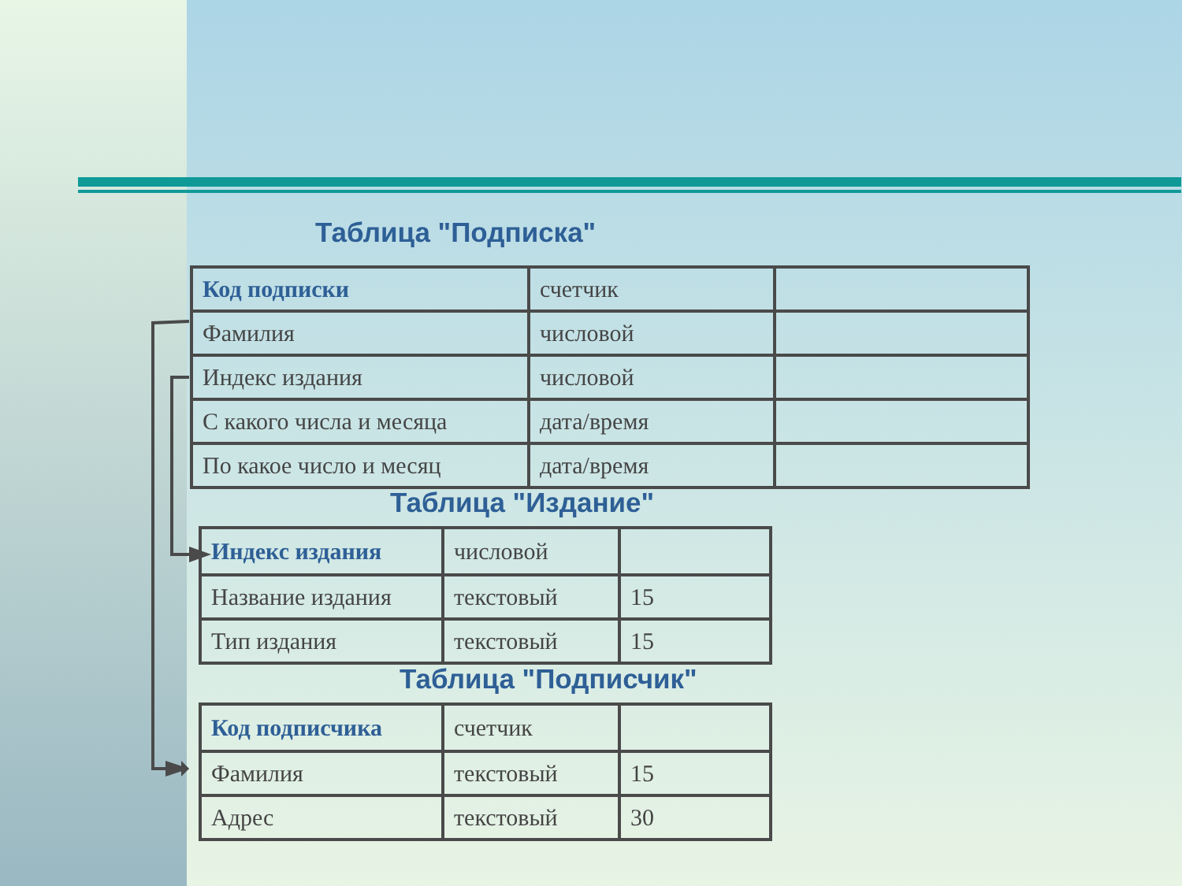Таблица "Подписка"
| Код подписки | счетчик | |
| Фамилия | числовой | |
| Индекс издания | числовой | |
| С какого числа и месяца | дата/время | |
| По какое число и месяц | дата/время | |
Таблица "Издание"
| Индекс издания | числовой | |
| Название издания | текстовый | 15 |
| Тип издания | текстовый | 15 |
Таблица "Подписчик"
| Код подписчика | счетчик | |
| Фамилия | текстовый | 15 |
| Адрес | текстовый | 30 |